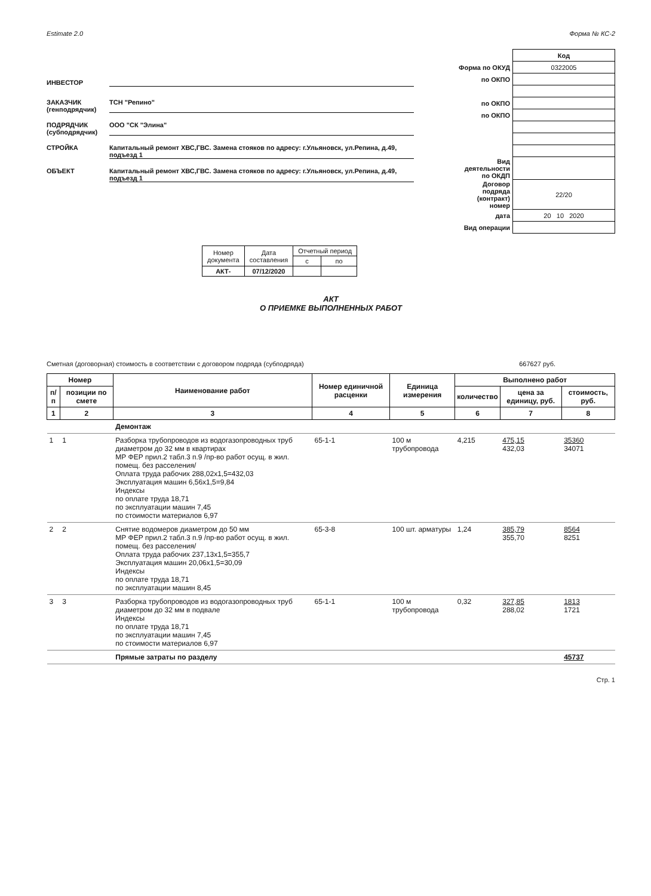Estimate 2.0 Форма № КС-2
ИНВЕСТОР
ЗАКАЗЧИК
(генподрядчик) ТСН "Репино"
ПОДРЯДЧИК
(субподрядчик) ООО "СК "Элина"
СТРОЙКА Капитальный ремонт ХВС,ГВС. Замена стояков по адресу: г.Ульяновск, ул.Репина, д.49, подъезд 1
ОБЪЕКТ Капитальный ремонт ХВС,ГВС. Замена стояков по адресу: г.Ульяновск, ул.Репина, д.49, подъезд 1
| | Код |
| Форма по ОКУД | 0322005 |
| по ОКПО | |
| по ОКПО | |
| по ОКПО | |
| Вид деятельности по ОКДП | |
| Договор подряда (контракт) номер | 22/20 |
| дата | 20 10 2020 |
| Вид операции | |
| Номер документа | Дата составления | Отчетный период | |
| | | с | по |
| АКТ- | 07/12/2020 | | |
АКТ
О ПРИЕМКЕ ВЫПОЛНЕННЫХ РАБОТ
Сметная (договорная) стоимость в соответствии с договором подряда (субподряда) 667627 руб.
| Номер | | Наименование работ | Номер единичной расценки | Единица измерения | Выполнено работ | | |
| --- | --- | --- | --- | --- | --- | --- | --- |
| п/п | позиции по смете | | | | количество | цена за единицу, руб. | стоимость, руб. |
| 1 | 2 | 3 | 4 | 5 | 6 | 7 | 8 |
| | | Демонтаж | | | | | |
| 1 | 1 | Разборка трубопроводов из водогазопроводных труб диаметром до 32 мм в квартирах МР ФЕР прил.2 табл.3 п.9 /пр-во работ осущ. в жил. помещ. без расселения/ Оплата труда рабочих 288,02x1,5=432,03 Эксплуатация машин 6,56x1,5=9,84 Индексы по оплате труда 18,71 по эксплуатации машин 7,45 по стоимости материалов 6,97 | 65-1-1 | 100 м трубопровода | 4,215 | 475,15 432,03 | 35360 34071 |
| 2 | 2 | Снятие водомеров диаметром до 50 мм МР ФЕР прил.2 табл.3 п.9 /пр-во работ осущ. в жил. помещ. без расселения/ Оплата труда рабочих 237,13x1,5=355,7 Эксплуатация машин 20,06x1,5=30,09 Индексы по оплате труда 18,71 по эксплуатации машин 8,45 | 65-3-8 | 100 шт. арматуры | 1,24 | 385,79 355,70 | 8564 8251 |
| 3 | 3 | Разборка трубопроводов из водогазопроводных труб диаметром до 32 мм в подвале Индексы по оплате труда 18,71 по эксплуатации машин 7,45 по стоимости материалов 6,97 | 65-1-1 | 100 м трубопровода | 0,32 | 327,85 288,02 | 1813 1721 |
| | | Прямые затраты по разделу | | | | | 45737 |
Стр. 1